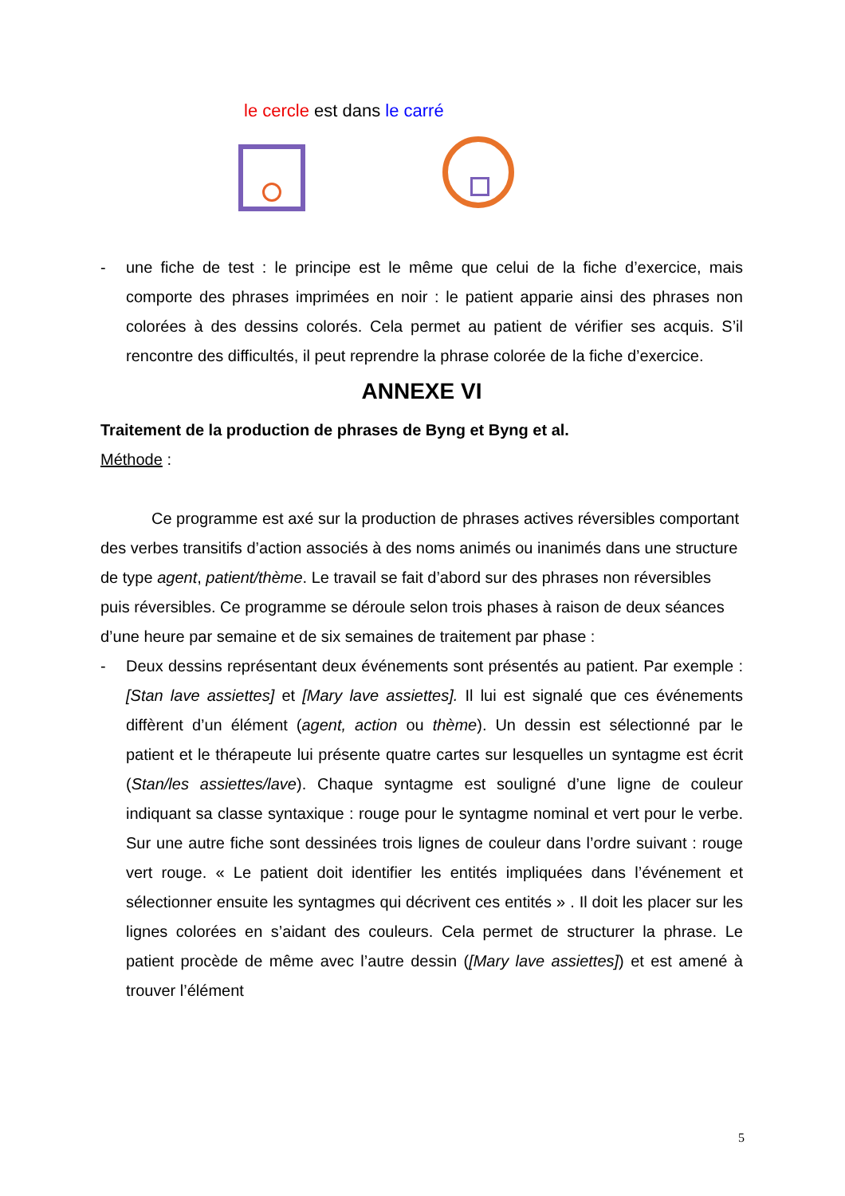le cercle est dans le carré
- une fiche de test : le principe est le même que celui de la fiche d’exercice, mais comporte des phrases imprimées en noir : le patient apparie ainsi des phrases non colorées à des dessins colorés. Cela permet au patient de vérifier ses acquis. S’il rencontre des difficultés, il peut reprendre la phrase colorée de la fiche d’exercice.
ANNEXE VI
Traitement de la production de phrases de Byng et Byng et al.
Méthode :
Ce programme est axé sur la production de phrases actives réversibles comportant des verbes transitifs d’action associés à des noms animés ou inanimés dans une structure de type agent, patient/thème. Le travail se fait d’abord sur des phrases non réversibles puis réversibles. Ce programme se déroule selon trois phases à raison de deux séances d’une heure par semaine et de six semaines de traitement par phase :
- Deux dessins représentant deux événements sont présentés au patient. Par exemple : [Stan lave assiettes] et [Mary lave assiettes]. Il lui est signalé que ces événements diffèrent d’un élément (agent, action ou thème). Un dessin est sélectionné par le patient et le thérapeute lui présente quatre cartes sur lesquelles un syntagme est écrit (Stan/les assiettes/lave). Chaque syntagme est souligné d’une ligne de couleur indiquant sa classe syntaxique : rouge pour le syntagme nominal et vert pour le verbe. Sur une autre fiche sont dessinées trois lignes de couleur dans l’ordre suivant : rouge vert rouge. « Le patient doit identifier les entités impliquées dans l’événement et sélectionner ensuite les syntagmes qui décrivent ces entités » . Il doit les placer sur les lignes colorées en s’aidant des couleurs. Cela permet de structurer la phrase. Le patient procède de même avec l’autre dessin ([Mary lave assiettes]) et est amené à trouver l’élément
5